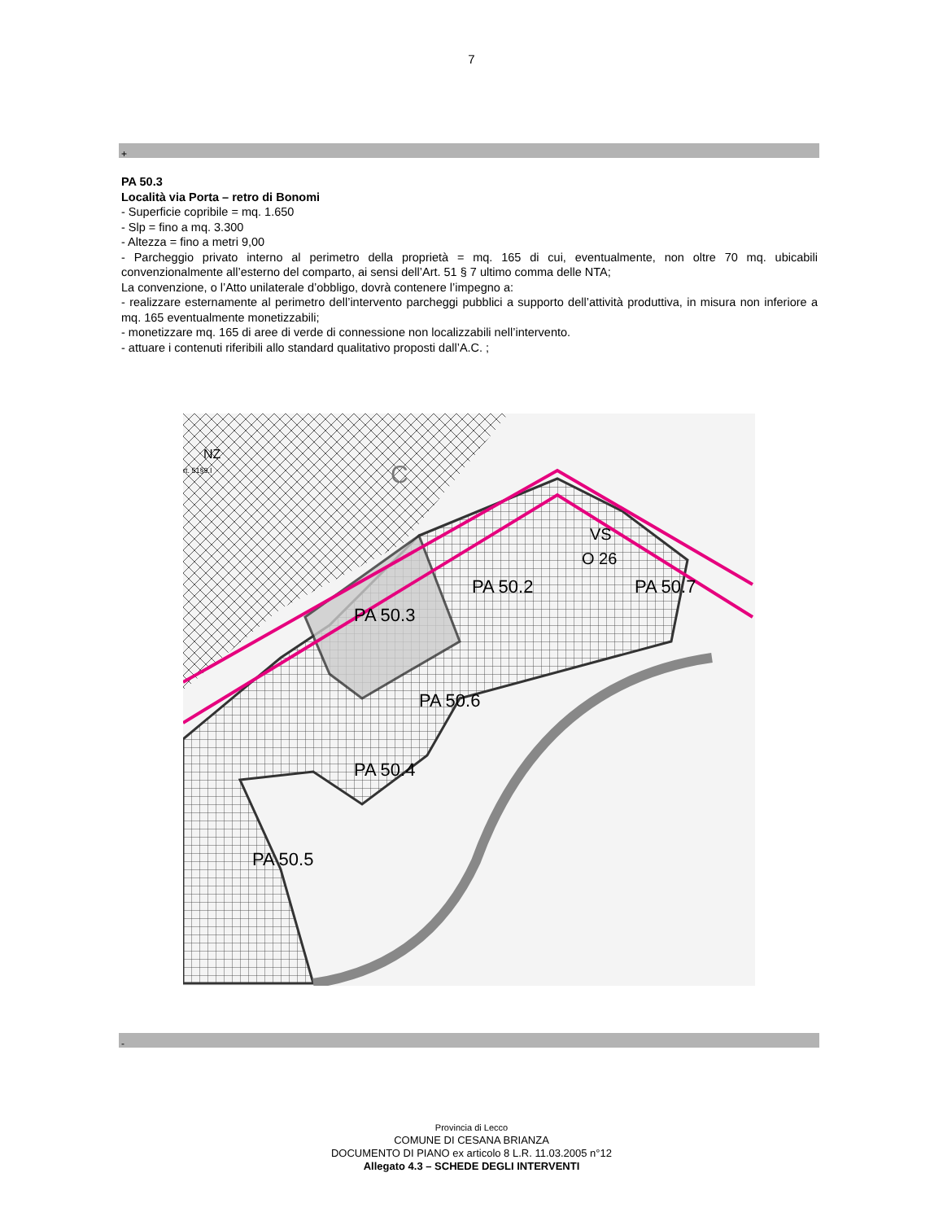7
+
PA 50.3
Località via Porta – retro di Bonomi
- Superficie copribile = mq. 1.650
- Slp = fino a mq. 3.300
- Altezza = fino a metri 9,00
- Parcheggio privato interno al perimetro della proprietà = mq. 165 di cui, eventualmente, non oltre 70 mq. ubicabili convenzionalmente all’esterno del comparto, ai sensi dell’Art. 51 § 7 ultimo comma delle NTA;
La convenzione, o l’Atto unilaterale d’obbligo, dovrà contenere l’impegno a:
- realizzare esternamente al perimetro dell’intervento parcheggi pubblici a supporto dell’attività produttiva, in misura non inferiore a mq. 165 eventualmente monetizzabili;
- monetizzare mq. 165 di aree di verde di connessione non localizzabili nell’intervento.
- attuare i contenuti riferibili allo standard qualitativo proposti dall’A.C. ;
NZ
rt. 51§9.I
C
VS
O 26
PA 50.2
PA 50.3
PA 50.7
PA 50.6
PA 50.4
PA 50.5
-
Provincia di Lecco
COMUNE DI CESANA BRIANZA
DOCUMENTO DI PIANO ex articolo 8 L.R. 11.03.2005 n°12
Allegato 4.3 – SCHEDE DEGLI INTERVENTI